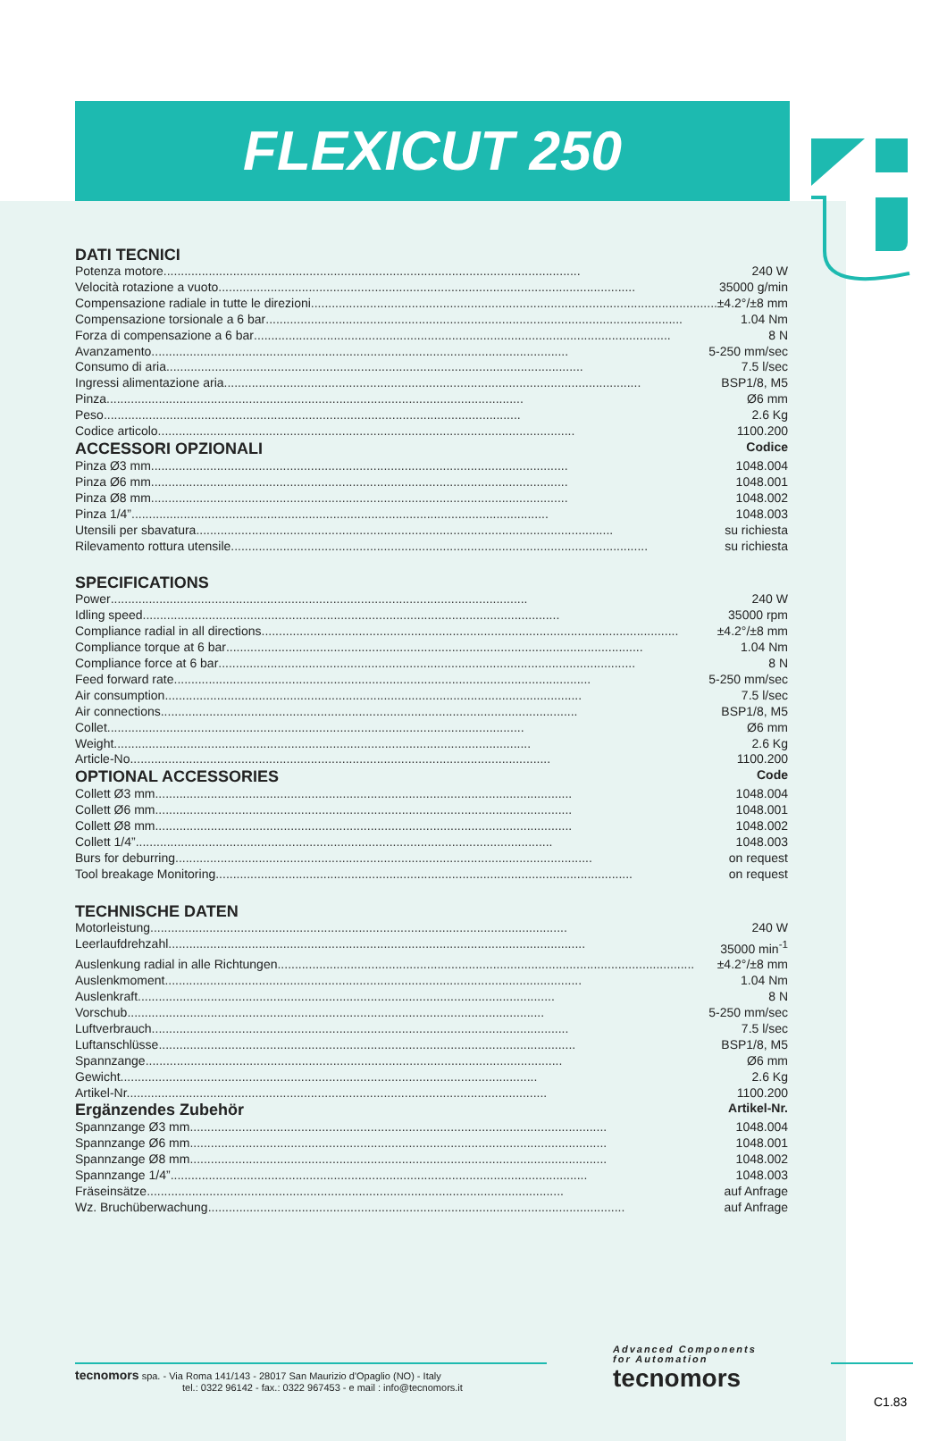FLEXICUT 250
DATI TECNICI
Potenza motore........................................................................................................................ 240 W
Velocità rotazione a vuoto........................................................................................................................ 35000 g/min
Compensazione radiale in tutte le direzioni........................................................................................................................ ±4.2°/±8 mm
Compensazione torsionale a 6 bar........................................................................................................................ 1.04 Nm
Forza di compensazione a 6 bar........................................................................................................................ 8 N
Avanzamento........................................................................................................................ 5-250 mm/sec
Consumo di aria........................................................................................................................ 7.5 l/sec
Ingressi alimentazione aria........................................................................................................................ BSP1/8, M5
Pinza........................................................................................................................ Ø6 mm
Peso........................................................................................................................ 2.6 Kg
Codice articolo........................................................................................................................ 1100.200
ACCESSORI OPZIONALI Codice
Pinza Ø3 mm........................................................................................................................ 1048.004
Pinza Ø6 mm........................................................................................................................ 1048.001
Pinza Ø8 mm........................................................................................................................ 1048.002
Pinza 1/4”........................................................................................................................ 1048.003
Utensili per sbavatura........................................................................................................................ su richiesta
Rilevamento rottura utensile........................................................................................................................ su richiesta
SPECIFICATIONS
Power........................................................................................................................ 240 W
Idling speed........................................................................................................................ 35000 rpm
Compliance radial in all directions........................................................................................................................ ±4.2°/±8 mm
Compliance torque at 6 bar........................................................................................................................ 1.04 Nm
Compliance force at 6 bar........................................................................................................................ 8 N
Feed forward rate........................................................................................................................ 5-250 mm/sec
Air consumption........................................................................................................................ 7.5 l/sec
Air connections........................................................................................................................ BSP1/8, M5
Collet........................................................................................................................ Ø6 mm
Weight........................................................................................................................ 2.6 Kg
Article-No......................................................................................................................... 1100.200
OPTIONAL ACCESSORIES Code
Collett Ø3 mm........................................................................................................................ 1048.004
Collett Ø6 mm........................................................................................................................ 1048.001
Collett Ø8 mm........................................................................................................................ 1048.002
Collett 1/4”........................................................................................................................ 1048.003
Burs for deburring........................................................................................................................ on request
Tool breakage Monitoring........................................................................................................................ on request
TECHNISCHE DATEN
Motorleistung........................................................................................................................ 240 W
Leerlaufdrehzahl........................................................................................................................ 35000 min<sup>-1</sup>
Auslenkung radial in alle Richtungen........................................................................................................................ ±4.2°/±8 mm
Auslenkmoment........................................................................................................................ 1.04 Nm
Auslenkraft........................................................................................................................ 8 N
Vorschub........................................................................................................................ 5-250 mm/sec
Luftverbrauch........................................................................................................................ 7.5 l/sec
Luftanschlüsse........................................................................................................................ BSP1/8, M5
Spannzange........................................................................................................................ Ø6 mm
Gewicht........................................................................................................................ 2.6 Kg
Artikel-Nr......................................................................................................................... 1100.200
Ergänzendes Zubehör Artikel-Nr.
Spannzange Ø3 mm........................................................................................................................ 1048.004
Spannzange Ø6 mm........................................................................................................................ 1048.001
Spannzange Ø8 mm........................................................................................................................ 1048.002
Spannzange 1/4”........................................................................................................................ 1048.003
Fräseinsätze........................................................................................................................ auf Anfrage
Wz. Bruchüberwachung........................................................................................................................ auf Anfrage
tecnomors spa. - Via Roma 141/143 - 28017 San Maurizio d'Opaglio (NO) - Italy
tel.: 0322 96142 - fax.: 0322 967453 - e mail : info@tecnomors.it
Advanced Components
for Automation
tecnomors
C1.83